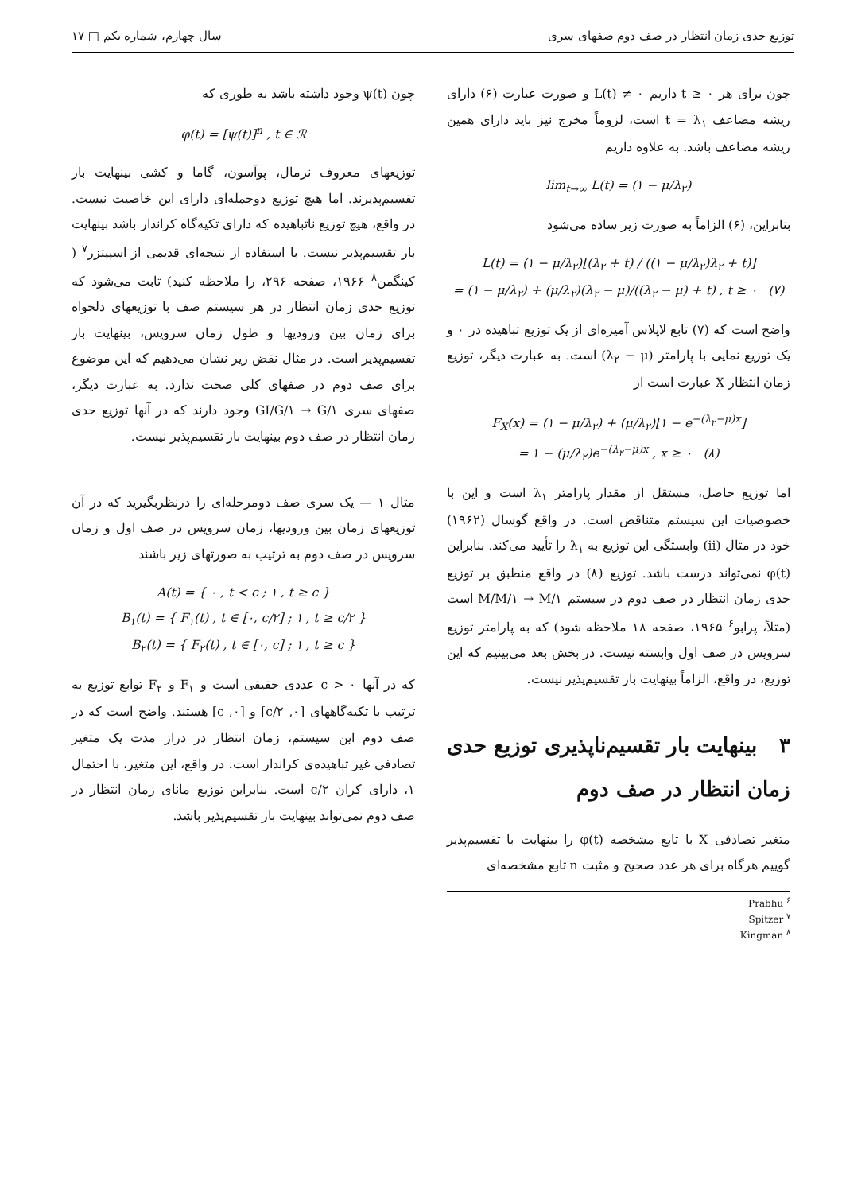توزیع حدی زمان انتظار در صف دوم صفهای سری سال چهارم، شماره یکم □ ۱۷
چون برای هر t ≥ ۰ داریم L(t) ≠ ۰ و صورت عبارت (۶) دارای ریشه مضاعف t = λ<sub>۱</sub> است، لزوماً مخرج نیز باید دارای همین ریشه مضاعف باشد. به علاوه داریم
lim<sub>t→∞</sub> L(t) = (۱ − μ/λ<sub>۲</sub>)
بنابراین، (۶) الزاماً به صورت زیر ساده می‌شود
L(t) = (۱ − μ/λ<sub>۲</sub>)[(λ<sub>۲</sub> + t) / ((۱ − μ/λ<sub>۲</sub>)λ<sub>۲</sub> + t)]
= (۱ − μ/λ<sub>۲</sub>) + (μ/λ<sub>۲</sub>)(λ<sub>۲</sub> − μ)/((λ<sub>۲</sub> − μ) + t) , t ≥ ۰ (۷)
واضح است که (۷) تابع لاپلاس آمیزه‌ای از یک توزیع تباهیده در ۰ و یک توزیع نمایی با پارامتر (λ<sub>۲</sub> − μ) است. به عبارت دیگر، توزیع زمان انتظار X عبارت است از
F<sub>X</sub>(x) = (۱ − μ/λ<sub>۲</sub>) + (μ/λ<sub>۲</sub>)[۱ − e<sup>−(λ<sub>۲</sub>−μ)x</sup>]
= ۱ − (μ/λ<sub>۲</sub>)e<sup>−(λ<sub>۲</sub>−μ)x</sup> , x ≥ ۰ (۸)
اما توزیع حاصل، مستقل از مقدار پارامتر λ<sub>۱</sub> است و این با خصوصیات این سیستم متناقض است. در واقع گوسال (۱۹۶۲) خود در مثال (ii) وابستگی این توزیع به λ<sub>۱</sub> را تأیید می‌کند. بنابراین φ(t) نمی‌تواند درست باشد. توزیع (۸) در واقع منطبق بر توزیع حدی زمان انتظار در صف دوم در سیستم M/M/۱ → M/۱ است (مثلاً، پرابو<sup>۶</sup> ۱۹۶۵، صفحه ۱۸ ملاحظه شود) که به پارامتر توزیع سرویس در صف اول وابسته نیست. در بخش بعد می‌بینیم که این توزیع، در واقع، الزاماً بینهایت بار تقسیم‌پذیر نیست.
۳ بینهایت بار تقسیم‌ناپذیری توزیع حدی زمان انتظار در صف دوم
متغیر تصادفی X با تابع مشخصه φ(t) را بینهایت با تقسیم‌پذیر گوییم هرگاه برای هر عدد صحیح و مثبت n تابع مشخصه‌ای
Prabhu <sup>۶</sup>
Spitzer <sup>۷</sup>
Kingman <sup>۸</sup>
چون ψ(t) وجود داشته باشد به طوری که
φ(t) = [ψ(t)]<sup>n</sup> , t ∈ ℛ
توزیعهای معروف نرمال، پوآسون، گاما و کشی بینهایت بار تقسیم‌پذیرند. اما هیچ توزیع دوجمله‌ای دارای این خاصیت نیست. در واقع، هیچ توزیع ناتباهیده که دارای تکیه‌گاه کراندار باشد بینهایت بار تقسیم‌پذیر نیست. با استفاده از نتیجه‌ای قدیمی از اسپیتزر<sup>۷</sup> ( کینگمن<sup>۸</sup> ۱۹۶۶، صفحه ۲۹۶، را ملاحظه کنید) ثابت می‌شود که توزیع حدی زمان انتظار در هر سیستم صف با توزیعهای دلخواه برای زمان بین ورودیها و طول زمان سرویس، بینهایت بار تقسیم‌پذیر است. در مثال نقض زیر نشان می‌دهیم که این موضوع برای صف دوم در صفهای کلی صحت ندارد. به عبارت دیگر، صفهای سری GI/G/۱ → G/۱ وجود دارند که در آنها توزیع حدی زمان انتظار در صف دوم بینهایت بار تقسیم‌پذیر نیست.
مثال ۱ — یک سری صف دومرحله‌ای را درنظربگیرید که در آن توزیعهای زمان بین ورودیها، زمان سرویس در صف اول و زمان سرویس در صف دوم به ترتیب به صورتهای زیر باشند
A(t) = { ۰ , t < c ; ۱ , t ≥ c }
B<sub>۱</sub>(t) = { F<sub>۱</sub>(t) , t ∈ [۰, c/۲] ; ۱ , t ≥ c/۲ }
B<sub>۲</sub>(t) = { F<sub>۲</sub>(t) , t ∈ [۰, c] ; ۱ , t ≥ c }
که در آنها c > ۰ عددی حقیقی است و F<sub>۱</sub> و F<sub>۲</sub> توابع توزیع به ترتیب با تکیه‌گاههای [۰, c/۲] و [۰, c] هستند. واضح است که در صف دوم این سیستم، زمان انتظار در دراز مدت یک متغیر تصادفی غیر تباهیده‌ی کراندار است. در واقع، این متغیر، با احتمال ۱، دارای کران c/۲ است. بنابراین توزیع مانای زمان انتظار در صف دوم نمی‌تواند بینهایت بار تقسیم‌پذیر باشد.